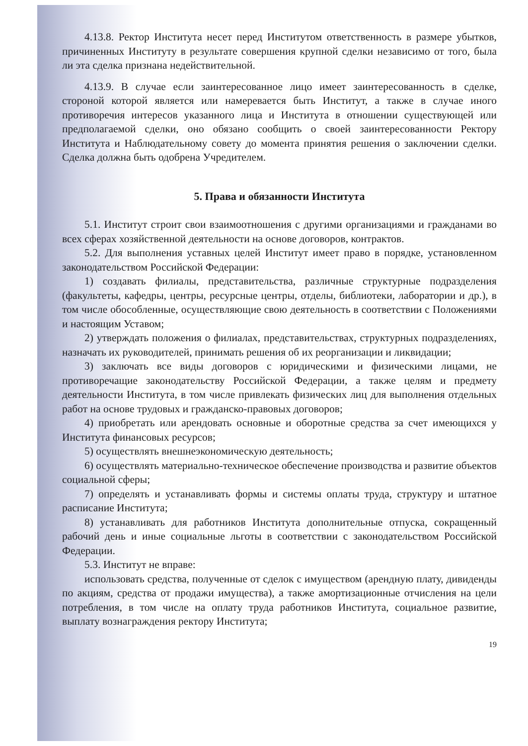4.13.8. Ректор Института несет перед Институтом ответственность в размере убытков, причиненных Институту в результате совершения крупной сделки независимо от того, была ли эта сделка признана недействительной.
4.13.9. В случае если заинтересованное лицо имеет заинтересованность в сделке, стороной которой является или намеревается быть Институт, а также в случае иного противоречия интересов указанного лица и Института в отношении существующей или предполагаемой сделки, оно обязано сообщить о своей заинтересованности Ректору Института и Наблюдательному совету до момента принятия решения о заключении сделки. Сделка должна быть одобрена Учредителем.
5. Права и обязанности Института
5.1. Институт строит свои взаимоотношения с другими организациями и гражданами во всех сферах хозяйственной деятельности на основе договоров, контрактов.
5.2. Для выполнения уставных целей Институт имеет право в порядке, установленном законодательством Российской Федерации:
1) создавать филиалы, представительства, различные структурные подразделения (факультеты, кафедры, центры, ресурсные центры, отделы, библиотеки, лаборатории и др.), в том числе обособленные, осуществляющие свою деятельность в соответствии с Положениями и настоящим Уставом;
2) утверждать положения о филиалах, представительствах, структурных подразделениях, назначать их руководителей, принимать решения об их реорганизации и ликвидации;
3) заключать все виды договоров с юридическими и физическими лицами, не противоречащие законодательству Российской Федерации, а также целям и предмету деятельности Института, в том числе привлекать физических лиц для выполнения отдельных работ на основе трудовых и гражданско-правовых договоров;
4) приобретать или арендовать основные и оборотные средства за счет имеющихся у Института финансовых ресурсов;
5) осуществлять внешнеэкономическую деятельность;
6) осуществлять материально-техническое обеспечение производства и развитие объектов социальной сферы;
7) определять и устанавливать формы и системы оплаты труда, структуру и штатное расписание Института;
8) устанавливать для работников Института дополнительные отпуска, сокращенный рабочий день и иные социальные льготы в соответствии с законодательством Российской Федерации.
5.3. Институт не вправе:
использовать средства, полученные от сделок с имуществом (арендную плату, дивиденды по акциям, средства от продажи имущества), а также амортизационные отчисления на цели потребления, в том числе на оплату труда работников Института, социальное развитие, выплату вознаграждения ректору Института;
19